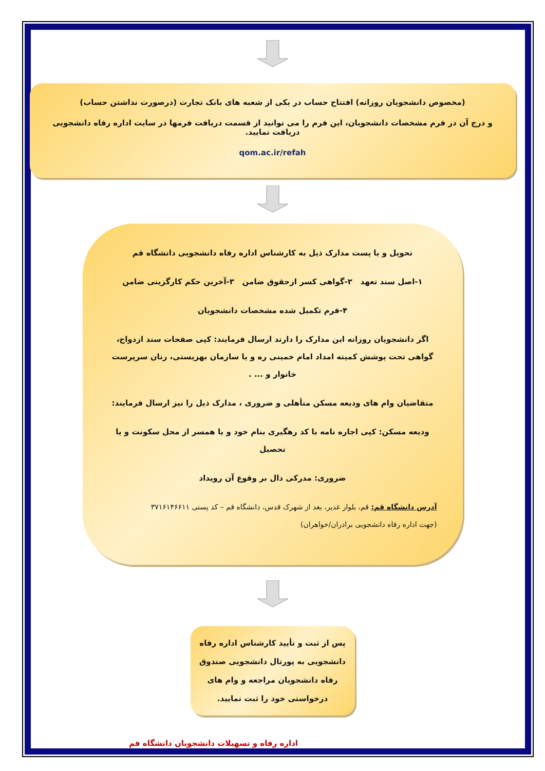(مخصوص دانشجویان روزانه) افتتاح حساب در یکی از شعبه های بانک تجارت (درصورت نداشتن حساب)
و درج آن در فرم مشخصات دانشجویان، این فرم را می توانید از قسمت دریافت فرمها در سایت اداره رفاه دانشجویی دریافت نمایید.
qom.ac.ir/refah
تحویل و یا پست مدارک ذیل به کارشناس اداره رفاه دانشجویی دانشگاه قم
۱-اصل سند تعهد ۲-گواهی کسر ازحقوق ضامن ۳-آخرین حکم کارگزینی ضامن
۴-فرم تکمیل شده مشخصات دانشجویان
اگر دانشجویان روزانه این مدارک را دارند ارسال فرمایند: کپی صفحات سند ازدواج، گواهی تحت پوشش کمیته امداد امام خمینی ره و یا سازمان بهزیستی، زنان سرپرست خانوار و ... .
متقاضیان وام های ودیعه مسکن متأهلی و ضروری ، مدارک ذیل را نیز ارسال فرمایند:
ودیعه مسکن: کپی اجاره نامه با کد رهگیری بنام خود و یا همسر از محل سکونت و یا تحصیل
ضروری: مدرکی دال بر وقوع آن رویداد
آدرس دانشگاه قم: قم، بلوار غدیر، بعد از شهرک قدس، دانشگاه قم – کد پستی ۳۷۱۶۱۴۶۶۱۱
(جهت اداره رفاه دانشجویی برادران/خواهران)
پس از ثبت و تأیید کارشناس اداره رفاه دانشجویی به پورتال دانشجویی صندوق رفاه دانشجویان مراجعه و وام های درخواستی خود را ثبت نمایید.
اداره رفاه و تسهیلات دانشجویان دانشگاه قم